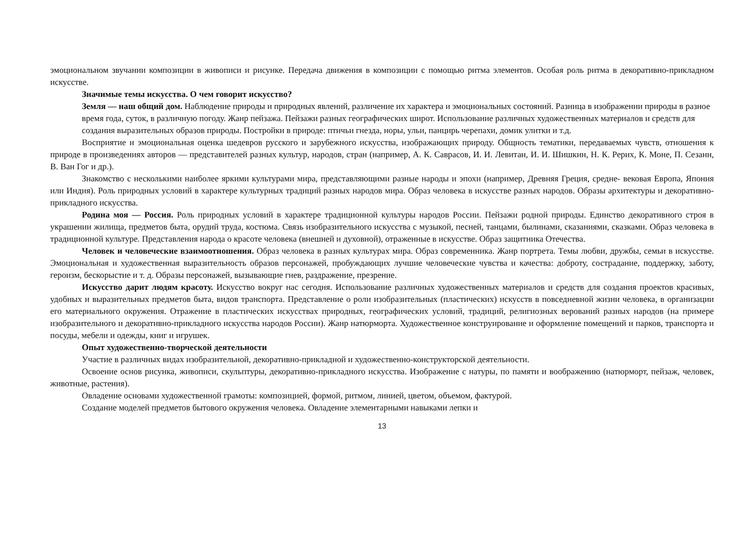эмоциональном звучании композиции в живописи и рисунке. Передача движения в композиции с помощью ритма элементов. Особая роль ритма в декоративно-прикладном искусстве.
Значимые темы искусства. О чем говорит искусство?
Земля — наш общий дом. Наблюдение природы и природных явлений, различение их характера и эмоциональных состояний. Разница в изображении природы в разное время года, суток, в различную погоду. Жанр пейзажа. Пейзажи разных географических широт. Использование различных художественных материалов и средств для создания выразительных образов природы. Постройки в природе: птичьи гнезда, норы, ульи, панцирь черепахи, домик улитки и т.д.
Восприятие и эмоциональная оценка шедевров русского и зарубежного искусства, изображающих природу. Общность тематики, передаваемых чувств, отношения к природе в произведениях авторов — представителей разных культур, народов, стран (например, А. К. Саврасов, И. И. Левитан, И. И. Шишкин, Н. К. Рерих, К. Моне, П. Сезанн, В. Ван Гог и др.).
Знакомство с несколькими наиболее яркими культурами мира, представляющими разные народы и эпохи (например, Древняя Греция, средне- вековая Европа, Япония или Индия). Роль природных условий в характере культурных традиций разных народов мира. Образ человека в искусстве разных народов. Образы архитектуры и декоративно-прикладного искусства.
Родина моя — Россия. Роль природных условий в характере традиционной культуры народов России. Пейзажи родной природы. Единство декоративного строя в украшении жилища, предметов быта, орудий труда, костюма. Связь изобразительного искусства с музыкой, песней, танцами, былинами, сказаниями, сказками. Образ человека в традиционной культуре. Представления народа о красоте человека (внешней и духовной), отраженные в искусстве. Образ защитника Отечества.
Человек и человеческие взаимоотношения. Образ человека в разных культурах мира. Образ современника. Жанр портрета. Темы любви, дружбы, семьи в искусстве. Эмоциональная и художественная выразительность образов персонажей, пробуждающих лучшие человеческие чувства и качества: доброту, сострадание, поддержку, заботу, героизм, бескорыстие и т. д. Образы персонажей, вызывающие гнев, раздражение, презрение.
Искусство дарит людям красоту. Искусство вокруг нас сегодня. Использование различных художественных материалов и средств для создания проектов красивых, удобных и выразительных предметов быта, видов транспорта. Представление о роли изобразительных (пластических) искусств в повседневной жизни человека, в организации его материального окружения. Отражение в пластических искусствах природных, географических условий, традиций, религиозных верований разных народов (на примере изобразительного и декоративно-прикладного искусства народов России). Жанр натюрморта. Художественное конструирование и оформление помещений и парков, транспорта и посуды, мебели и одежды, книг и игрушек.
Опыт художественно-творческой деятельности
Участие в различных видах изобразительной, декоративно-прикладной и художественно-конструкторской деятельности.
Освоение основ рисунка, живописи, скульптуры, декоративно-прикладного искусства. Изображение с натуры, по памяти и воображению (натюрморт, пейзаж, человек, животные, растения).
Овладение основами художественной грамоты: композицией, формой, ритмом, линией, цветом, объемом, фактурой.
Создание моделей предметов бытового окружения человека. Овладение элементарными навыками лепки и
13